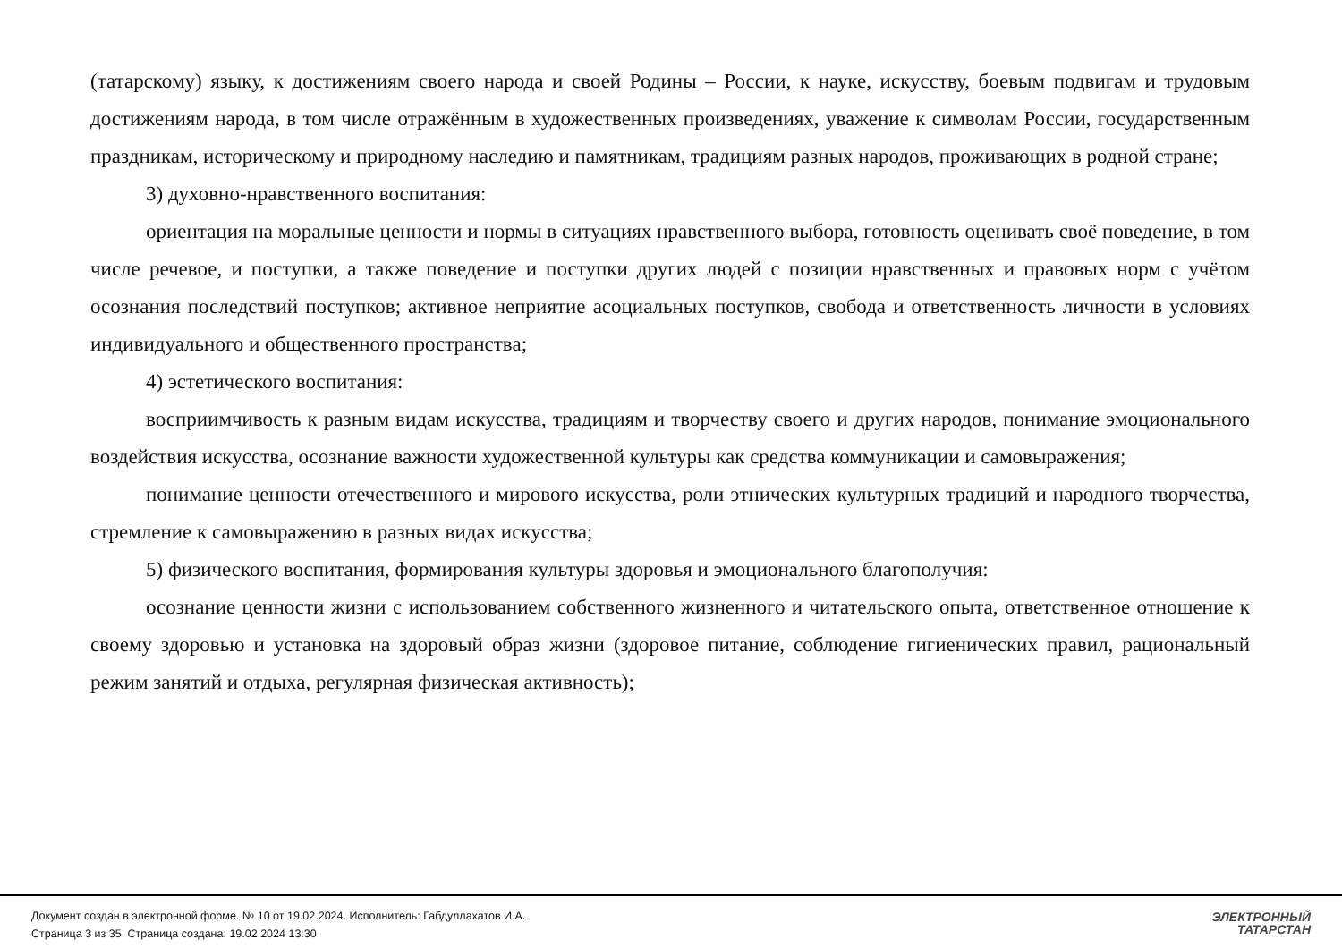(татарскому) языку, к достижениям своего народа и своей Родины – России, к науке, искусству, боевым подвигам и трудовым достижениям народа, в том числе отражённым в художественных произведениях, уважение к символам России, государственным праздникам, историческому и природному наследию и памятникам, традициям разных народов, проживающих в родной стране;
3) духовно-нравственного воспитания:
ориентация на моральные ценности и нормы в ситуациях нравственного выбора, готовность оценивать своё поведение, в том числе речевое, и поступки, а также поведение и поступки других людей с позиции нравственных и правовых норм с учётом осознания последствий поступков; активное неприятие асоциальных поступков, свобода и ответственность личности в условиях индивидуального и общественного пространства;
4) эстетического воспитания:
восприимчивость к разным видам искусства, традициям и творчеству своего и других народов, понимание эмоционального воздействия искусства, осознание важности художественной культуры как средства коммуникации и самовыражения;
понимание ценности отечественного и мирового искусства, роли этнических культурных традиций и народного творчества, стремление к самовыражению в разных видах искусства;
5) физического воспитания, формирования культуры здоровья и эмоционального благополучия:
осознание ценности жизни с использованием собственного жизненного и читательского опыта, ответственное отношение к своему здоровью и установка на здоровый образ жизни (здоровое питание, соблюдение гигиенических правил, рациональный режим занятий и отдыха, регулярная физическая активность);
Документ создан в электронной форме. № 10 от 19.02.2024. Исполнитель: Габдуллахатов И.А.
Страница 3 из 35. Страница создана: 19.02.2024 13:30
ЭЛЕКТРОННЫЙ
ТАТАРСТАН